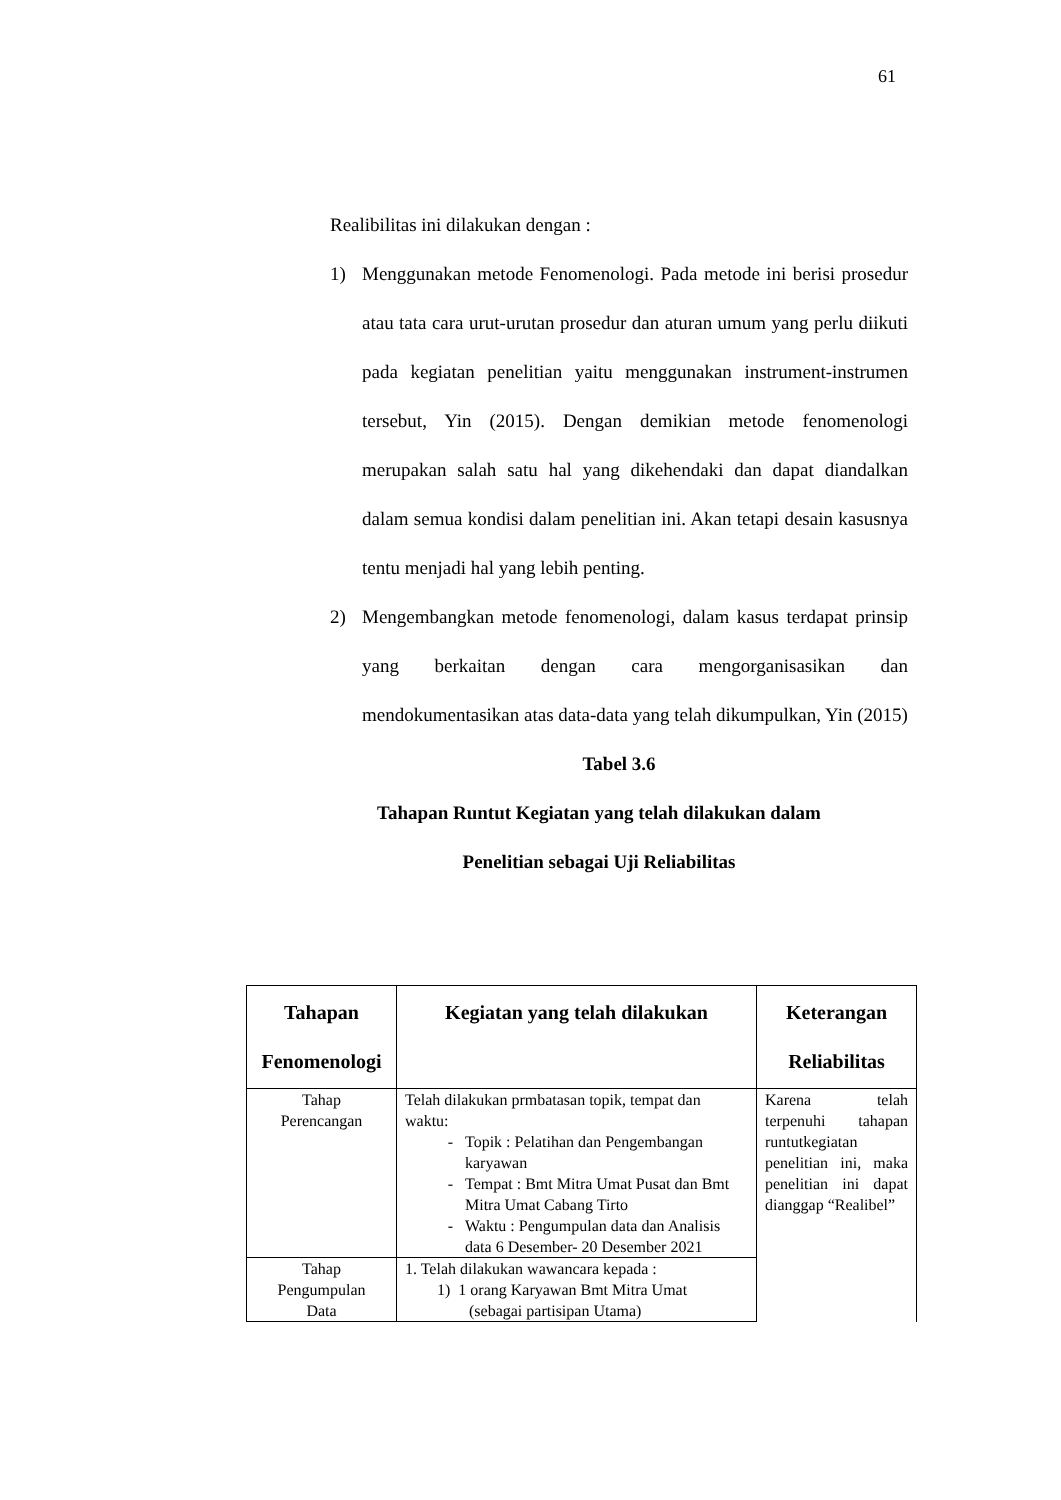61
Realibilitas ini dilakukan dengan :
1) Menggunakan metode Fenomenologi. Pada metode ini berisi prosedur atau tata cara urut-urutan prosedur dan aturan umum yang perlu diikuti pada kegiatan penelitian yaitu menggunakan instrument-instrumen tersebut, Yin (2015). Dengan demikian metode fenomenologi merupakan salah satu hal yang dikehendaki dan dapat diandalkan dalam semua kondisi dalam penelitian ini. Akan tetapi desain kasusnya tentu menjadi hal yang lebih penting.
2) Mengembangkan metode fenomenologi, dalam kasus terdapat prinsip yang berkaitan dengan cara mengorganisasikan dan mendokumentasikan atas data-data yang telah dikumpulkan, Yin (2015)
Tabel 3.6
Tahapan Runtut Kegiatan yang telah dilakukan dalam
Penelitian sebagai Uji Reliabilitas
| Tahapan Fenomenologi | Kegiatan yang telah dilakukan | Keterangan Reliabilitas |
| --- | --- | --- |
| Tahap Perencangan | Telah dilakukan prmbatasan topik, tempat dan waktu: Topik : Pelatihan dan Pengembangan karyawan Tempat : Bmt Mitra Umat Pusat dan Bmt Mitra Umat Cabang Tirto Waktu : Pengumpulan data dan Analisis data 6 Desember- 20 Desember 2021 | Karena telah terpenuhi tahapan runtutkegiatan penelitian ini, maka penelitian ini dapat dianggap “Realibel” |
| Tahap Pengumpulan Data | 1. Telah dilakukan wawancara kepada : 1) 1 orang Karyawan Bmt Mitra Umat (sebagai partisipan Utama) | |